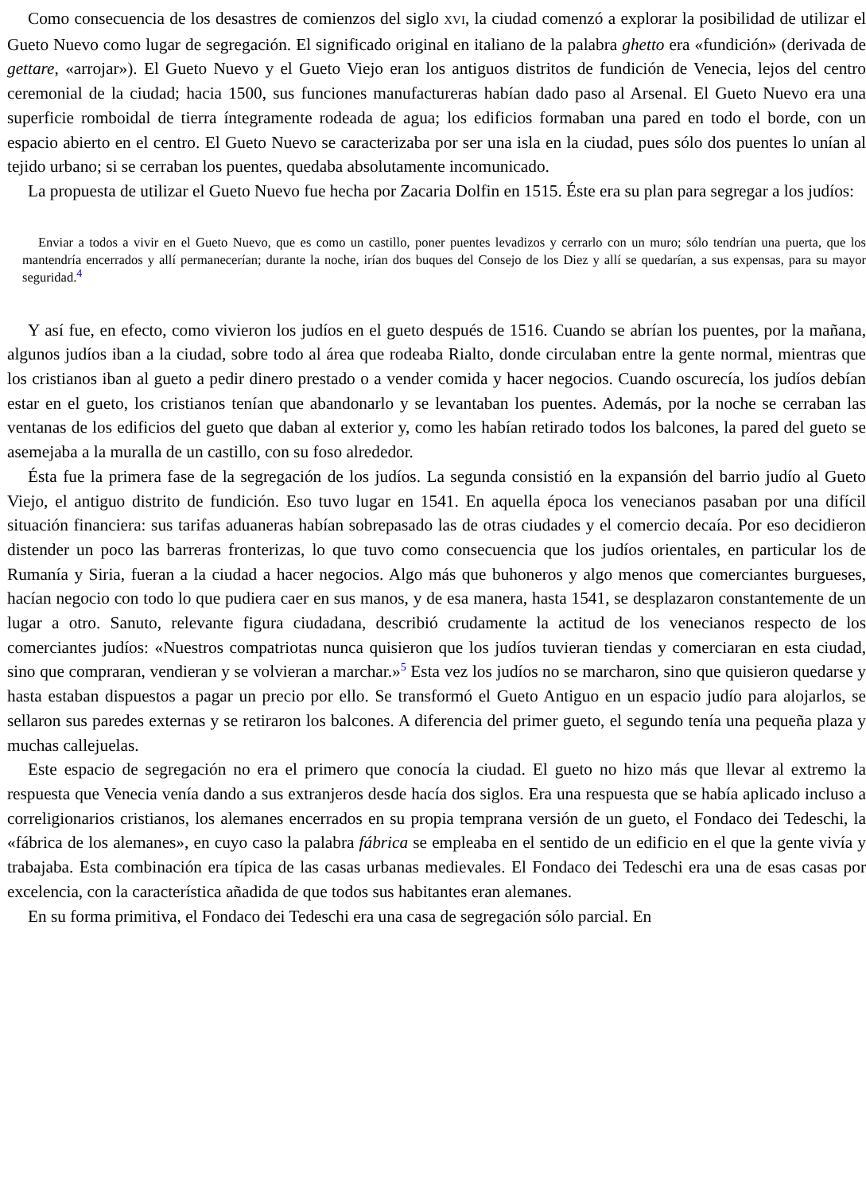Como consecuencia de los desastres de comienzos del siglo XVI, la ciudad comenzó a explorar la posibilidad de utilizar el Gueto Nuevo como lugar de segregación. El significado original en italiano de la palabra ghetto era «fundición» (derivada de gettare, «arrojar»). El Gueto Nuevo y el Gueto Viejo eran los antiguos distritos de fundición de Venecia, lejos del centro ceremonial de la ciudad; hacia 1500, sus funciones manufactureras habían dado paso al Arsenal. El Gueto Nuevo era una superficie romboidal de tierra íntegramente rodeada de agua; los edificios formaban una pared en todo el borde, con un espacio abierto en el centro. El Gueto Nuevo se caracterizaba por ser una isla en la ciudad, pues sólo dos puentes lo unían al tejido urbano; si se cerraban los puentes, quedaba absolutamente incomunicado.
La propuesta de utilizar el Gueto Nuevo fue hecha por Zacaria Dolfin en 1515. Éste era su plan para segregar a los judíos:
Enviar a todos a vivir en el Gueto Nuevo, que es como un castillo, poner puentes levadizos y cerrarlo con un muro; sólo tendrían una puerta, que los mantendría encerrados y allí permanecerían; durante la noche, irían dos buques del Consejo de los Diez y allí se quedarían, a sus expensas, para su mayor seguridad.<sup>4</sup>
Y así fue, en efecto, como vivieron los judíos en el gueto después de 1516. Cuando se abrían los puentes, por la mañana, algunos judíos iban a la ciudad, sobre todo al área que rodeaba Rialto, donde circulaban entre la gente normal, mientras que los cristianos iban al gueto a pedir dinero prestado o a vender comida y hacer negocios. Cuando oscurecía, los judíos debían estar en el gueto, los cristianos tenían que abandonarlo y se levantaban los puentes. Además, por la noche se cerraban las ventanas de los edificios del gueto que daban al exterior y, como les habían retirado todos los balcones, la pared del gueto se asemejaba a la muralla de un castillo, con su foso alrededor.
Ésta fue la primera fase de la segregación de los judíos. La segunda consistió en la expansión del barrio judío al Gueto Viejo, el antiguo distrito de fundición. Eso tuvo lugar en 1541. En aquella época los venecianos pasaban por una difícil situación financiera: sus tarifas aduaneras habían sobrepasado las de otras ciudades y el comercio decaía. Por eso decidieron distender un poco las barreras fronterizas, lo que tuvo como consecuencia que los judíos orientales, en particular los de Rumanía y Siria, fueran a la ciudad a hacer negocios. Algo más que buhoneros y algo menos que comerciantes burgueses, hacían negocio con todo lo que pudiera caer en sus manos, y de esa manera, hasta 1541, se desplazaron constantemente de un lugar a otro. Sanuto, relevante figura ciudadana, describió crudamente la actitud de los venecianos respecto de los comerciantes judíos: «Nuestros compatriotas nunca quisieron que los judíos tuvieran tiendas y comerciaran en esta ciudad, sino que compraran, vendieran y se volvieran a marchar.»<sup>5</sup> Esta vez los judíos no se marcharon, sino que quisieron quedarse y hasta estaban dispuestos a pagar un precio por ello. Se transformó el Gueto Antiguo en un espacio judío para alojarlos, se sellaron sus paredes externas y se retiraron los balcones. A diferencia del primer gueto, el segundo tenía una pequeña plaza y muchas callejuelas.
Este espacio de segregación no era el primero que conocía la ciudad. El gueto no hizo más que llevar al extremo la respuesta que Venecia venía dando a sus extranjeros desde hacía dos siglos. Era una respuesta que se había aplicado incluso a correligionarios cristianos, los alemanes encerrados en su propia temprana versión de un gueto, el Fondaco dei Tedeschi, la «fábrica de los alemanes», en cuyo caso la palabra fábrica se empleaba en el sentido de un edificio en el que la gente vivía y trabajaba. Esta combinación era típica de las casas urbanas medievales. El Fondaco dei Tedeschi era una de esas casas por excelencia, con la característica añadida de que todos sus habitantes eran alemanes.
En su forma primitiva, el Fondaco dei Tedeschi era una casa de segregación sólo parcial. En